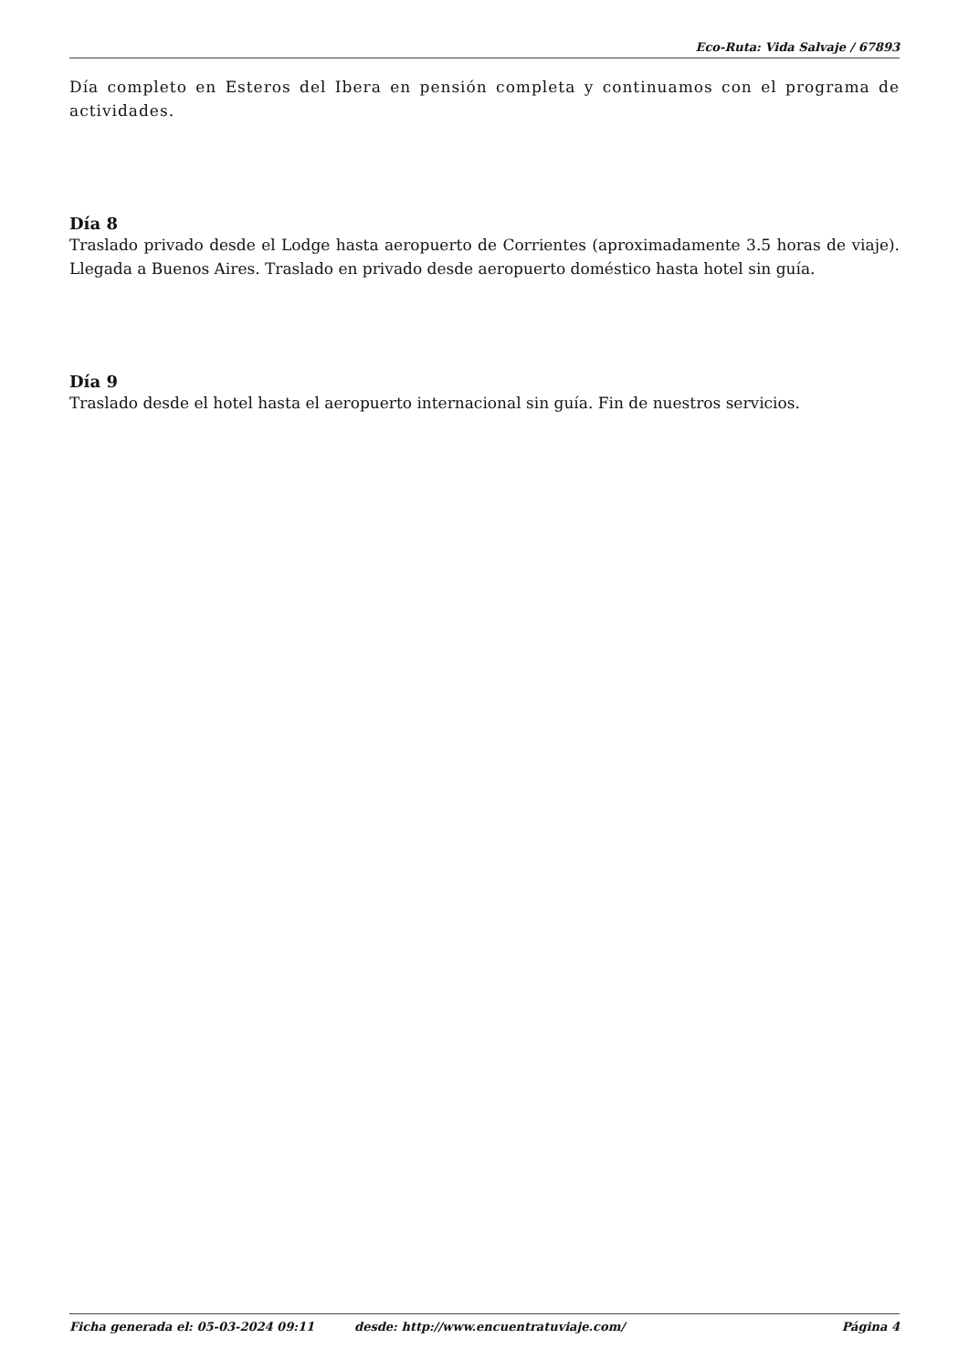Eco-Ruta: Vida Salvaje / 67893
Día completo en Esteros del Ibera en pensión completa y continuamos con el programa de actividades.
Día 8
Traslado privado desde el Lodge hasta aeropuerto de Corrientes (aproximadamente 3.5 horas de viaje). Llegada a Buenos Aires. Traslado en privado desde aeropuerto doméstico hasta hotel sin guía.
Día 9
Traslado desde el hotel hasta el aeropuerto internacional sin guía. Fin de nuestros servicios.
Ficha generada el: 05-03-2024 09:11 desde: http://www.encuentratuviaje.com/ Página 4